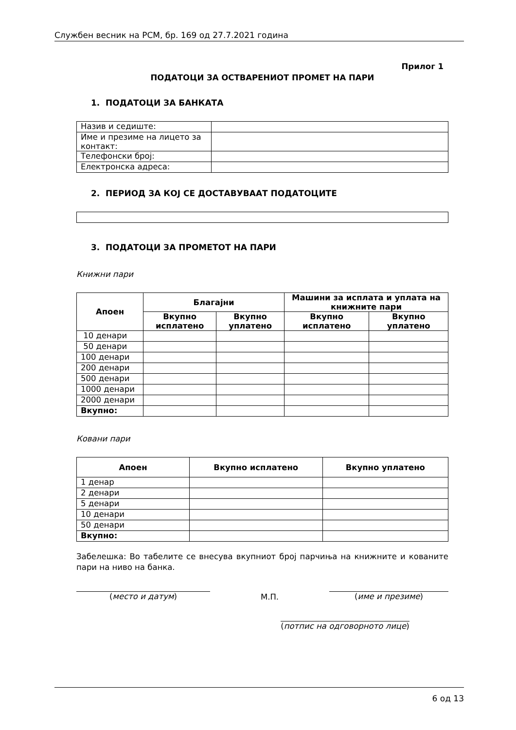Службен весник на РСМ, бр. 169 од 27.7.2021 година
Прилог 1
ПОДАТОЦИ ЗА ОСТВАРЕНИОТ ПРОМЕТ НА ПАРИ
1. ПОДАТОЦИ ЗА БАНКАТА
| Назив и седиште: | |
| Име и презиме на лицето за контакт: | |
| Телефонски број: | |
| Електронска адреса: | |
2. ПЕРИОД ЗА КОЈ СЕ ДОСТАВУВААТ ПОДАТОЦИТЕ
3. ПОДАТОЦИ ЗА ПРОМЕТОТ НА ПАРИ
Книжни пари
| Апоен | Благајни | | Машини за исплата и уплата на книжните пари | |
| --- | --- | --- | --- | --- |
| | Вкупно исплатено | Вкупно уплатено | Вкупно исплатено | Вкупно уплатено |
| 10 денари | | | | |
| 50 денари | | | | |
| 100 денари | | | | |
| 200 денари | | | | |
| 500 денари | | | | |
| 1000 денари | | | | |
| 2000 денари | | | | |
| Вкупно: | | | | |
Ковани пари
| Апоен | Вкупно исплатено | Вкупно уплатено |
| --- | --- | --- |
| 1 денар | | |
| 2 денари | | |
| 5 денари | | |
| 10 денари | | |
| 50 денари | | |
| Вкупно: | | |
Забелешка: Во табелите се внесува вкупниот број парчиња на книжните и кованите пари на ниво на банка.
(место и датум) М.П. (име и презиме)
(потпис на одговорното лице)
6 од 13